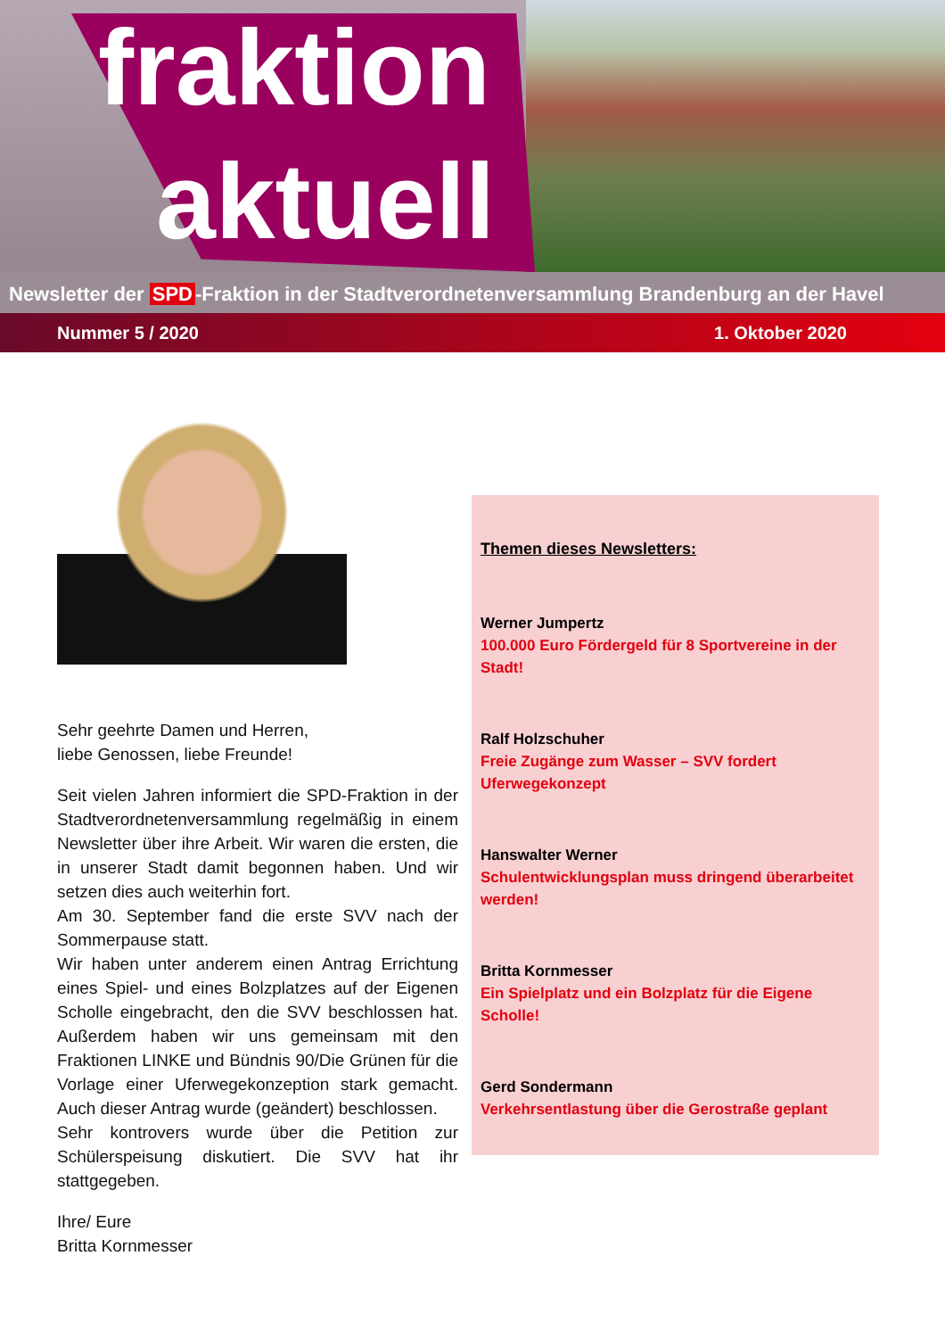fraktion
aktuell
Newsletter der SPD -Fraktion in der Stadtverordnetenversammlung Brandenburg an der Havel
Nummer 5 / 2020 1. Oktober 2020
Sehr geehrte Damen und Herren,
liebe Genossen, liebe Freunde!
Seit vielen Jahren informiert die SPD-Fraktion in der Stadtverordnetenversammlung regelmäßig in einem Newsletter über ihre Arbeit. Wir waren die ersten, die in unserer Stadt damit begonnen haben. Und wir setzen dies auch weiterhin fort.
Am 30. September fand die erste SVV nach der Sommerpause statt.
Wir haben unter anderem einen Antrag Errichtung eines Spiel- und eines Bolzplatzes auf der Eigenen Scholle eingebracht, den die SVV beschlossen hat. Außerdem haben wir uns gemeinsam mit den Fraktionen LINKE und Bündnis 90/Die Grünen für die Vorlage einer Uferwegekonzeption stark gemacht. Auch dieser Antrag wurde (geändert) beschlossen.
Sehr kontrovers wurde über die Petition zur Schülerspeisung diskutiert. Die SVV hat ihr stattgegeben.
Ihre/ Eure
Britta Kornmesser
Themen dieses Newsletters:
Werner Jumpertz
100.000 Euro Fördergeld für 8 Sportvereine in der Stadt!
Ralf Holzschuher
Freie Zugänge zum Wasser – SVV fordert Uferwegekonzept
Hanswalter Werner
Schulentwicklungsplan muss dringend überarbeitet werden!
Britta Kornmesser
Ein Spielplatz und ein Bolzplatz für die Eigene Scholle!
Gerd Sondermann
Verkehrsentlastung über die Gerostraße geplant